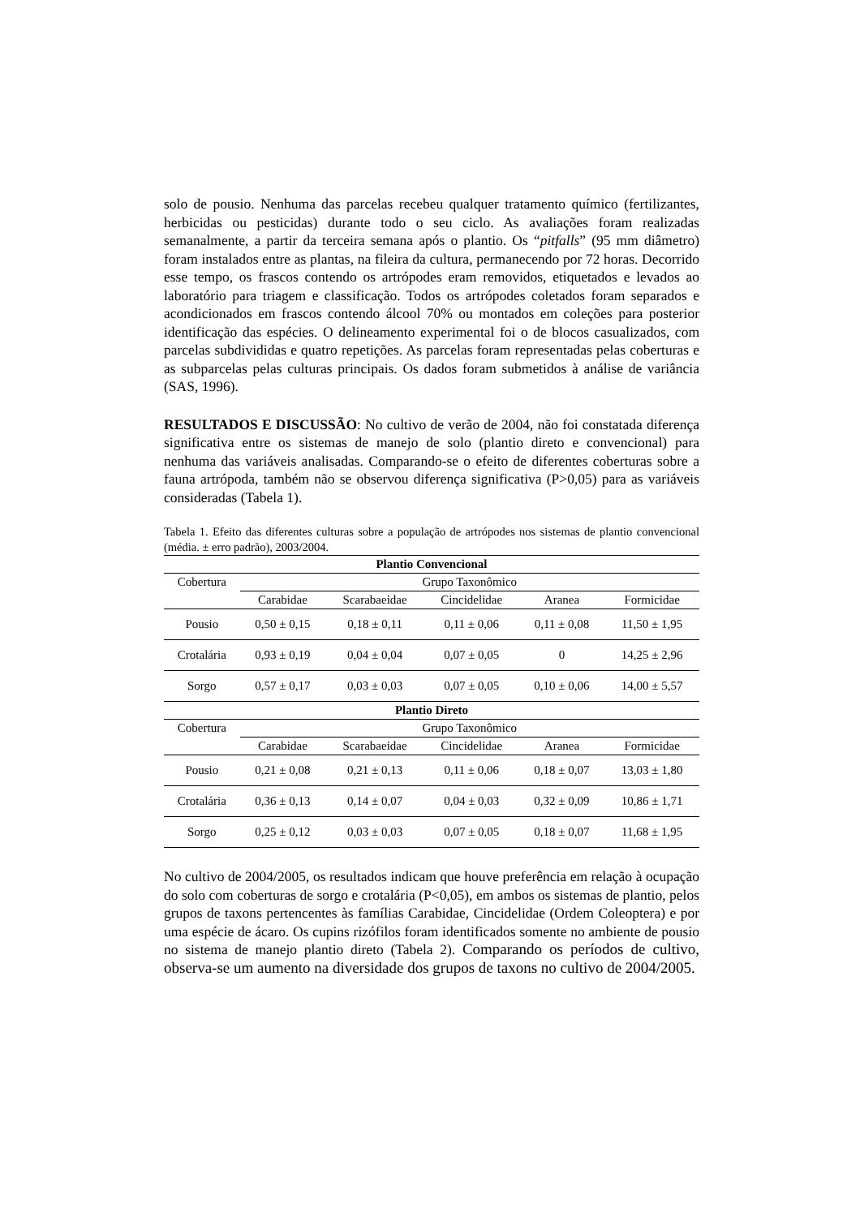solo de pousio. Nenhuma das parcelas recebeu qualquer tratamento químico (fertilizantes, herbicidas ou pesticidas) durante todo o seu ciclo. As avaliações foram realizadas semanalmente, a partir da terceira semana após o plantio. Os “pitfalls” (95 mm diâmetro) foram instalados entre as plantas, na fileira da cultura, permanecendo por 72 horas. Decorrido esse tempo, os frascos contendo os artrópodes eram removidos, etiquetados e levados ao laboratório para triagem e classificação. Todos os artrópodes coletados foram separados e acondicionados em frascos contendo álcool 70% ou montados em coleções para posterior identificação das espécies. O delineamento experimental foi o de blocos casualizados, com parcelas subdivididas e quatro repetições. As parcelas foram representadas pelas coberturas e as subparcelas pelas culturas principais. Os dados foram submetidos à análise de variância (SAS, 1996).
RESULTADOS E DISCUSSÃO: No cultivo de verão de 2004, não foi constatada diferença significativa entre os sistemas de manejo de solo (plantio direto e convencional) para nenhuma das variáveis analisadas. Comparando-se o efeito de diferentes coberturas sobre a fauna artrópoda, também não se observou diferença significativa (P>0,05) para as variáveis consideradas (Tabela 1).
Tabela 1. Efeito das diferentes culturas sobre a população de artrópodes nos sistemas de plantio convencional (média. ± erro padrão), 2003/2004.
| Plantio Convencional | | | | | |
| --- | --- | --- | --- | --- | --- |
| Cobertura | Grupo Taxonômico | | | | |
| | Carabidae | Scarabaeidae | Cincidelidae | Aranea | Formicidae |
| Pousio | 0,50 ± 0,15 | 0,18 ± 0,11 | 0,11 ± 0,06 | 0,11 ± 0,08 | 11,50 ± 1,95 |
| Crotalária | 0,93 ± 0,19 | 0,04 ± 0,04 | 0,07 ± 0,05 | 0 | 14,25 ± 2,96 |
| Sorgo | 0,57 ± 0,17 | 0,03 ± 0,03 | 0,07 ± 0,05 | 0,10 ± 0,06 | 14,00 ± 5,57 |
| Plantio Direto | | | | | |
| Cobertura | Grupo Taxonômico | | | | |
| | Carabidae | Scarabaeidae | Cincidelidae | Aranea | Formicidae |
| Pousio | 0,21 ± 0,08 | 0,21 ± 0,13 | 0,11 ± 0,06 | 0,18 ± 0,07 | 13,03 ± 1,80 |
| Crotalária | 0,36 ± 0,13 | 0,14 ± 0,07 | 0,04 ± 0,03 | 0,32 ± 0,09 | 10,86 ± 1,71 |
| Sorgo | 0,25 ± 0,12 | 0,03 ± 0,03 | 0,07 ± 0,05 | 0,18 ± 0,07 | 11,68 ± 1,95 |
No cultivo de 2004/2005, os resultados indicam que houve preferência em relação à ocupação do solo com coberturas de sorgo e crotalária (P<0,05), em ambos os sistemas de plantio, pelos grupos de taxons pertencentes às famílias Carabidae, Cincidelidae (Ordem Coleoptera) e por uma espécie de ácaro. Os cupins rizófilos foram identificados somente no ambiente de pousio no sistema de manejo plantio direto (Tabela 2). Comparando os períodos de cultivo, observa-se um aumento na diversidade dos grupos de taxons no cultivo de 2004/2005.